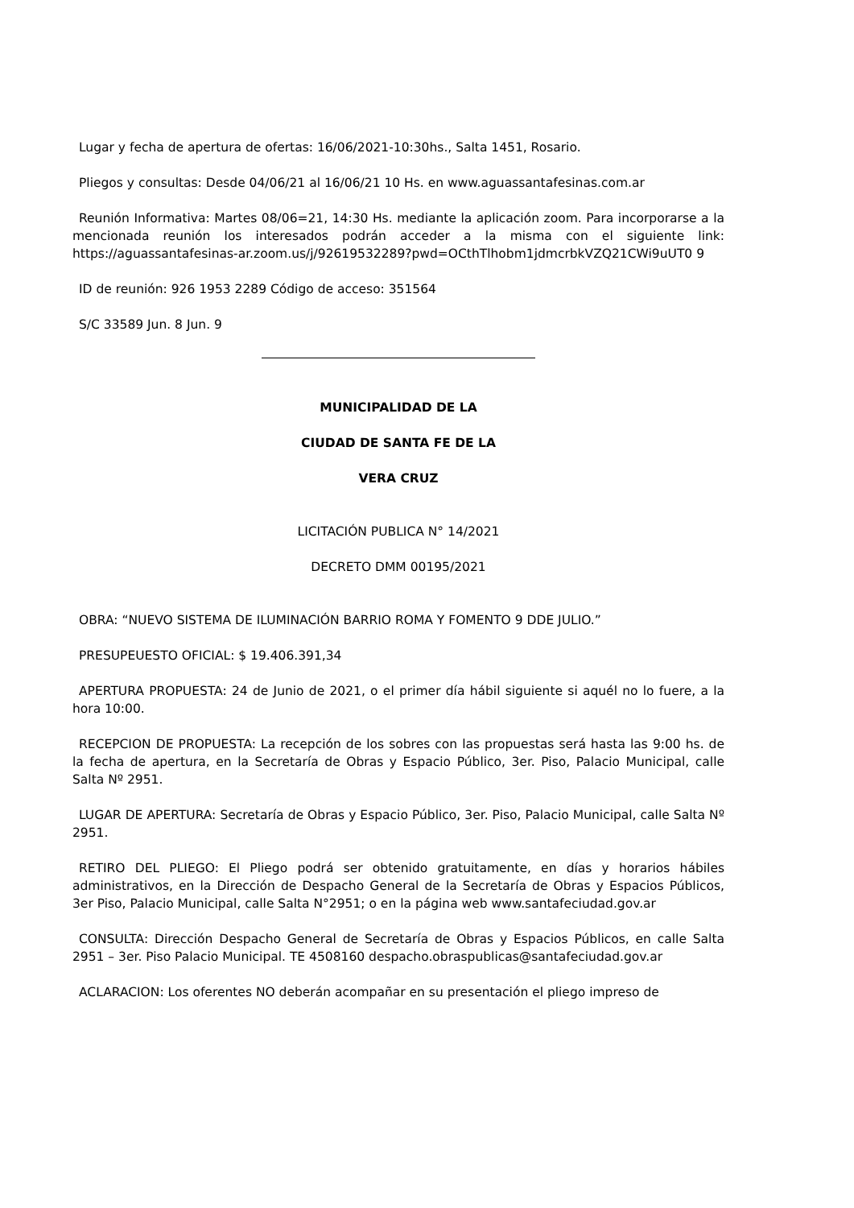Lugar y fecha de apertura de ofertas: 16/06/2021-10:30hs., Salta 1451, Rosario.
Pliegos y consultas: Desde 04/06/21 al 16/06/21 10 Hs. en www.aguassantafesinas.com.ar
Reunión Informativa: Martes 08/06=21, 14:30 Hs. mediante la aplicación zoom. Para incorporarse a la mencionada reunión los interesados podrán acceder a la misma con el siguiente link: https://aguassantafesinas-ar.zoom.us/j/92619532289?pwd=OCthTlhobm1jdmcrbkVZQ21CWi9uUT0 9
ID de reunión: 926 1953 2289 Código de acceso: 351564
S/C 33589 Jun. 8 Jun. 9
MUNICIPALIDAD DE LA
CIUDAD DE SANTA FE DE LA
VERA CRUZ
LICITACIÓN PUBLICA N° 14/2021
DECRETO DMM 00195/2021
OBRA: “NUEVO SISTEMA DE ILUMINACIÓN BARRIO ROMA Y FOMENTO 9 DDE JULIO.”
PRESUPEUESTO OFICIAL: $ 19.406.391,34
APERTURA PROPUESTA: 24 de Junio de 2021, o el primer día hábil siguiente si aquél no lo fuere, a la hora 10:00.
RECEPCION DE PROPUESTA: La recepción de los sobres con las propuestas será hasta las 9:00 hs. de la fecha de apertura, en la Secretaría de Obras y Espacio Público, 3er. Piso, Palacio Municipal, calle Salta Nº 2951.
LUGAR DE APERTURA: Secretaría de Obras y Espacio Público, 3er. Piso, Palacio Municipal, calle Salta Nº 2951.
RETIRO DEL PLIEGO: El Pliego podrá ser obtenido gratuitamente, en días y horarios hábiles administrativos, en la Dirección de Despacho General de la Secretaría de Obras y Espacios Públicos, 3er Piso, Palacio Municipal, calle Salta N°2951; o en la página web www.santafeciudad.gov.ar
CONSULTA: Dirección Despacho General de Secretaría de Obras y Espacios Públicos, en calle Salta 2951 – 3er. Piso Palacio Municipal. TE 4508160 despacho.obraspublicas@santafeciudad.gov.ar
ACLARACION: Los oferentes NO deberán acompañar en su presentación el pliego impreso de